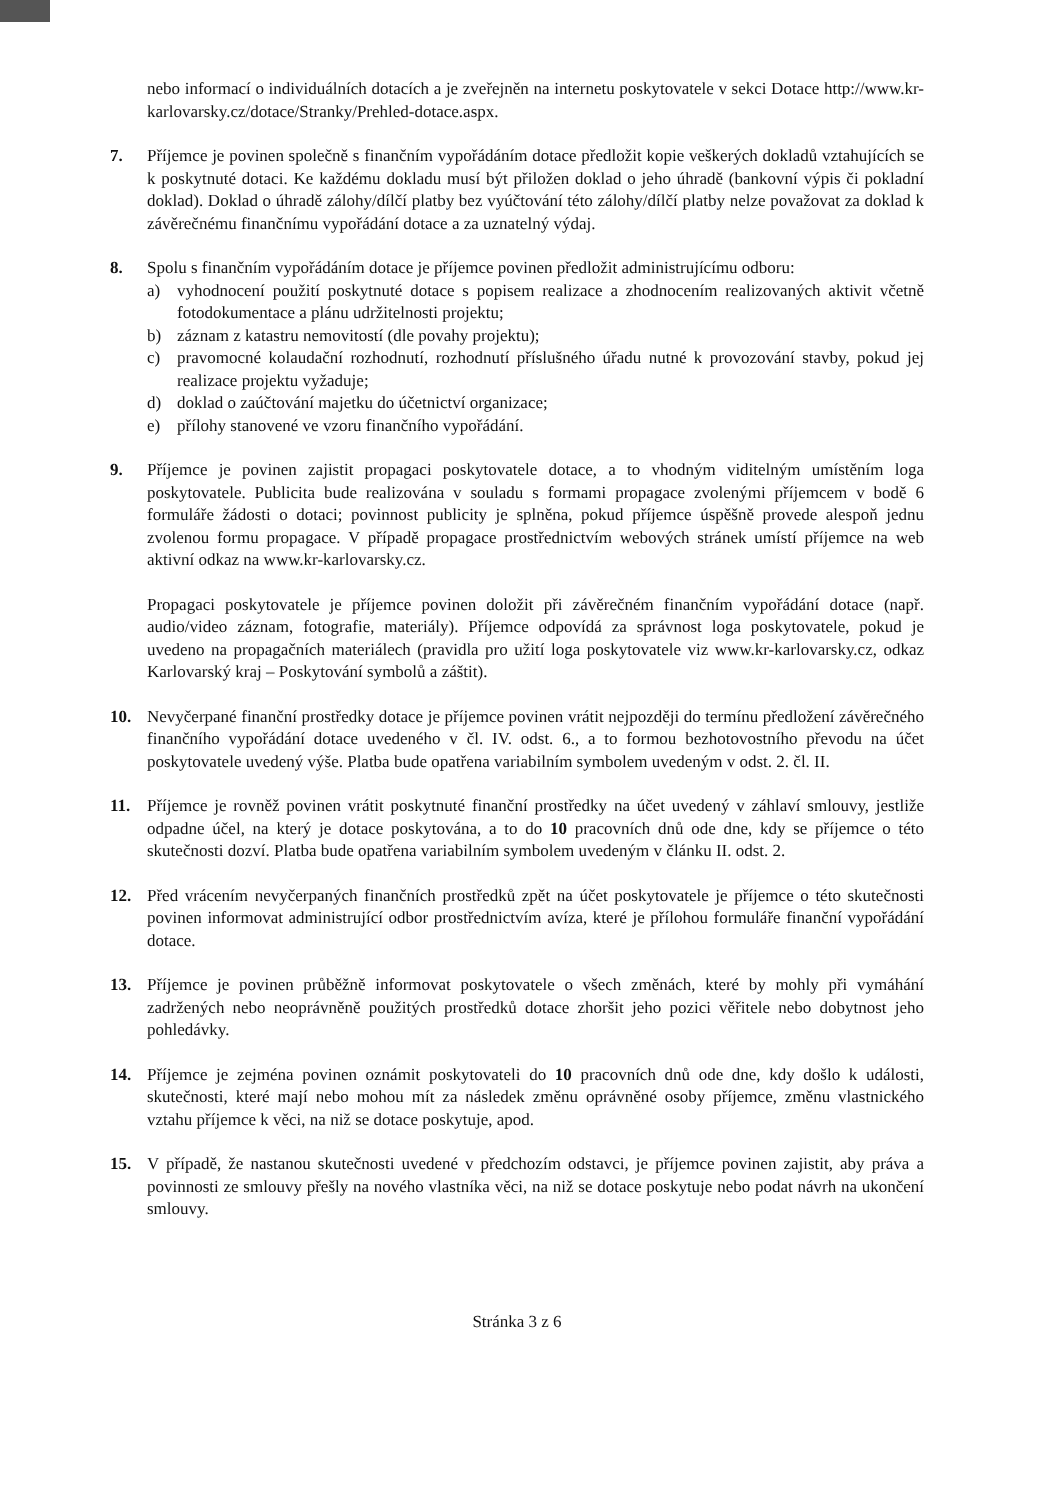nebo informací o individuálních dotacích a je zveřejněn na internetu poskytovatele v sekci Dotace http://www.kr-karlovarsky.cz/dotace/Stranky/Prehled-dotace.aspx.
7. Příjemce je povinen společně s finančním vypořádáním dotace předložit kopie veškerých dokladů vztahujících se k poskytnuté dotaci. Ke každému dokladu musí být přiložen doklad o jeho úhradě (bankovní výpis či pokladní doklad). Doklad o úhradě zálohy/dílčí platby bez vyúčtování této zálohy/dílčí platby nelze považovat za doklad k závěrečnému finančnímu vypořádání dotace a za uznatelný výdaj.
8. Spolu s finančním vypořádáním dotace je příjemce povinen předložit administrujícímu odboru:
a) vyhodnocení použití poskytnuté dotace s popisem realizace a zhodnocením realizovaných aktivit včetně fotodokumentace a plánu udržitelnosti projektu;
b) záznam z katastru nemovitostí (dle povahy projektu);
c) pravomocné kolaudační rozhodnutí, rozhodnutí příslušného úřadu nutné k provozování stavby, pokud jej realizace projektu vyžaduje;
d) doklad o zaúčtování majetku do účetnictví organizace;
e) přílohy stanovené ve vzoru finančního vypořádání.
9. Příjemce je povinen zajistit propagaci poskytovatele dotace, a to vhodným viditelným umístěním loga poskytovatele. Publicita bude realizována v souladu s formami propagace zvolenými příjemcem v bodě 6 formuláře žádosti o dotaci; povinnost publicity je splněna, pokud příjemce úspěšně provede alespoň jednu zvolenou formu propagace. V případě propagace prostřednictvím webových stránek umístí příjemce na web aktivní odkaz na www.kr-karlovarsky.cz.
Propagaci poskytovatele je příjemce povinen doložit při závěrečném finančním vypořádání dotace (např. audio/video záznam, fotografie, materiály). Příjemce odpovídá za správnost loga poskytovatele, pokud je uvedeno na propagačních materiálech (pravidla pro užití loga poskytovatele viz www.kr-karlovarsky.cz, odkaz Karlovarský kraj – Poskytování symbolů a záštit).
10. Nevyčerpané finanční prostředky dotace je příjemce povinen vrátit nejpozději do termínu předložení závěrečného finančního vypořádání dotace uvedeného v čl. IV. odst. 6., a to formou bezhotovostního převodu na účet poskytovatele uvedený výše. Platba bude opatřena variabilním symbolem uvedeným v odst. 2. čl. II.
11. Příjemce je rovněž povinen vrátit poskytnuté finanční prostředky na účet uvedený v záhlaví smlouvy, jestliže odpadne účel, na který je dotace poskytována, a to do 10 pracovních dnů ode dne, kdy se příjemce o této skutečnosti dozví. Platba bude opatřena variabilním symbolem uvedeným v článku II. odst. 2.
12. Před vrácením nevyčerpaných finančních prostředků zpět na účet poskytovatele je příjemce o této skutečnosti povinen informovat administrující odbor prostřednictvím avíza, které je přílohou formuláře finanční vypořádání dotace.
13. Příjemce je povinen průběžně informovat poskytovatele o všech změnách, které by mohly při vymáhání zadržených nebo neoprávněně použitých prostředků dotace zhoršit jeho pozici věřitele nebo dobytnost jeho pohledávky.
14. Příjemce je zejména povinen oznámit poskytovateli do 10 pracovních dnů ode dne, kdy došlo k události, skutečnosti, které mají nebo mohou mít za následek změnu oprávněné osoby příjemce, změnu vlastnického vztahu příjemce k věci, na niž se dotace poskytuje, apod.
15. V případě, že nastanou skutečnosti uvedené v předchozím odstavci, je příjemce povinen zajistit, aby práva a povinnosti ze smlouvy přešly na nového vlastníka věci, na niž se dotace poskytuje nebo podat návrh na ukončení smlouvy.
Stránka 3 z 6